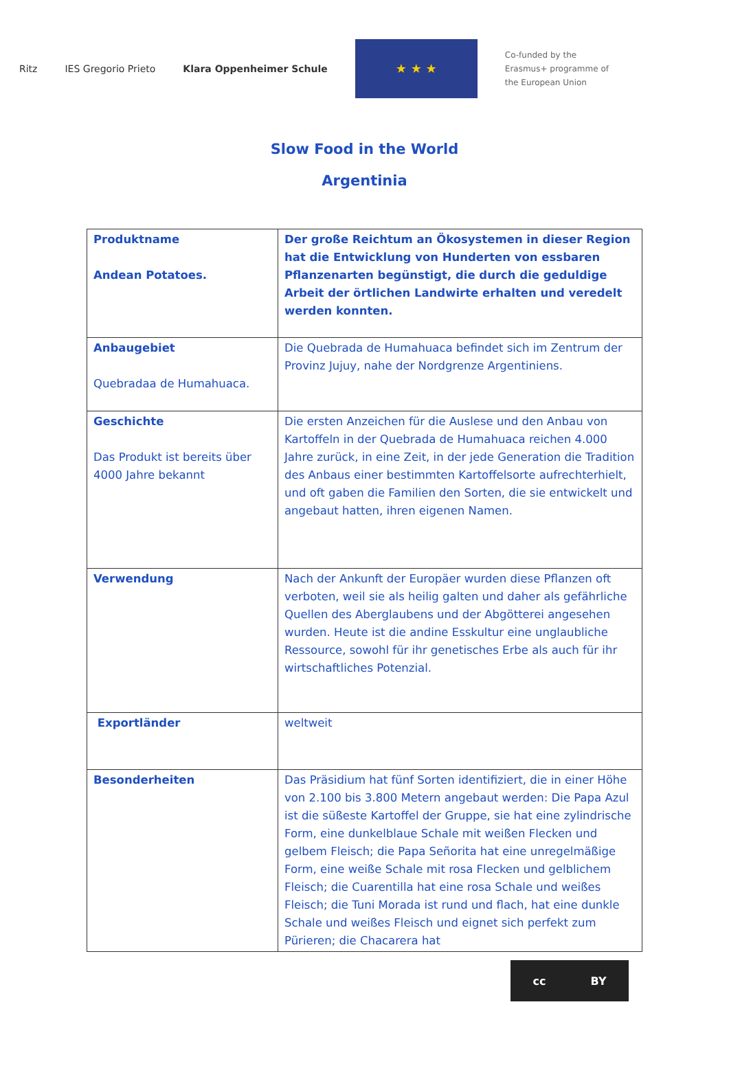Ritz IES Gregorio Prieto Klara Oppenheimer Schule
★ ★ ★
Co-funded by the
Erasmus+ programme of
the European Union
Slow Food in the World
Argentinia
| Produktname Andean Potatoes. | Der große Reichtum an Ökosystemen in dieser Region hat die Entwicklung von Hunderten von essbaren Pflanzenarten begünstigt, die durch die geduldige Arbeit der örtlichen Landwirte erhalten und veredelt werden konnten. |
| Anbaugebiet Quebradaa de Humahuaca. | Die Quebrada de Humahuaca befindet sich im Zentrum der Provinz Jujuy, nahe der Nordgrenze Argentiniens. |
| Geschichte Das Produkt ist bereits über 4000 Jahre bekannt | Die ersten Anzeichen für die Auslese und den Anbau von Kartoffeln in der Quebrada de Humahuaca reichen 4.000 Jahre zurück, in eine Zeit, in der jede Generation die Tradition des Anbaus einer bestimmten Kartoffelsorte aufrechterhielt, und oft gaben die Familien den Sorten, die sie entwickelt und angebaut hatten, ihren eigenen Namen. |
| Verwendung | Nach der Ankunft der Europäer wurden diese Pflanzen oft verboten, weil sie als heilig galten und daher als gefährliche Quellen des Aberglaubens und der Abgötterei angesehen wurden. Heute ist die andine Esskultur eine unglaubliche Ressource, sowohl für ihr genetisches Erbe als auch für ihr wirtschaftliches Potenzial. |
| Exportländer | weltweit |
| Besonderheiten | Das Präsidium hat fünf Sorten identifiziert, die in einer Höhe von 2.100 bis 3.800 Metern angebaut werden: Die Papa Azul ist die süßeste Kartoffel der Gruppe, sie hat eine zylindrische Form, eine dunkelblaue Schale mit weißen Flecken und gelbem Fleisch; die Papa Señorita hat eine unregelmäßige Form, eine weiße Schale mit rosa Flecken und gelblichem Fleisch; die Cuarentilla hat eine rosa Schale und weißes Fleisch; die Tuni Morada ist rund und flach, hat eine dunkle Schale und weißes Fleisch und eignet sich perfekt zum Pürieren; die Chacarera hat |
cc BY